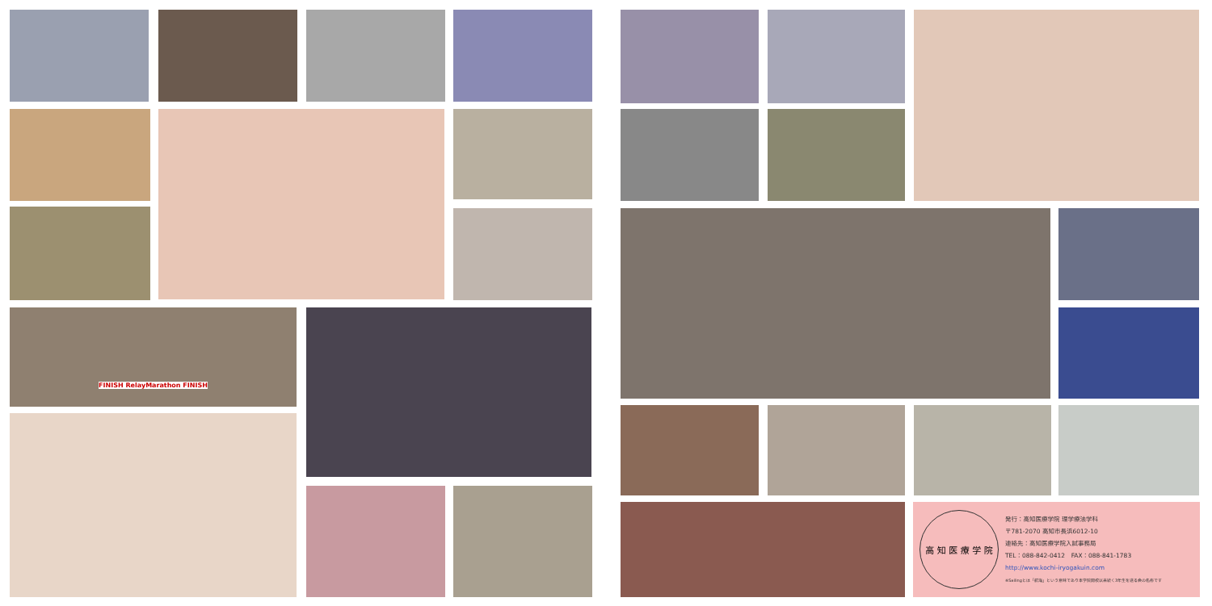FINISH RelayMarathon FINISH
高 知 医 療 学 院
発行：高知医療学院 理学療法学科
〒781-2070 高知市長浜6012-10
連絡先：高知医療学院入試事務局
TEL：088-842-0412　FAX：088-841-1783
http://www.kochi-iryogakuin.com
※Sailingとは「航海」という意味であり本学院開校以来続く3年生を送る会の名称です